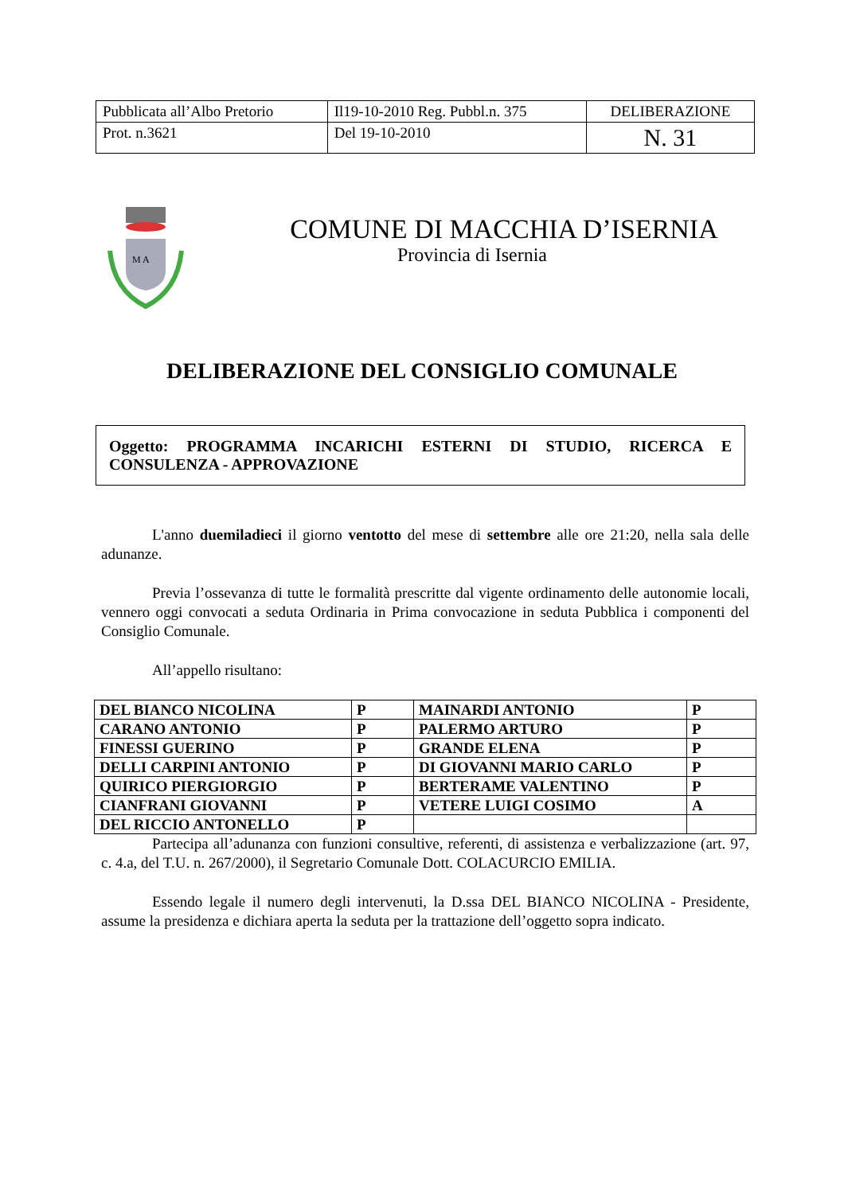| Pubblicata all’Albo Pretorio | Il19-10-2010 Reg. Pubbl.n. 375 | DELIBERAZIONE |
| Prot. n.3621 | Del 19-10-2010 | N. 31 |
M A
COMUNE DI MACCHIA D’ISERNIA
Provincia di Isernia
DELIBERAZIONE DEL CONSIGLIO COMUNALE
Oggetto: PROGRAMMA INCARICHI ESTERNI DI STUDIO, RICERCA E CONSULENZA - APPROVAZIONE
L'anno duemiladieci il giorno ventotto del mese di settembre alle ore 21:20, nella sala delle adunanze.
Previa l’ossevanza di tutte le formalità prescritte dal vigente ordinamento delle autonomie locali, vennero oggi convocati a seduta Ordinaria in Prima convocazione in seduta Pubblica i componenti del Consiglio Comunale.
All’appello risultano:
| DEL BIANCO NICOLINA | P | MAINARDI ANTONIO | P |
| CARANO ANTONIO | P | PALERMO ARTURO | P |
| FINESSI GUERINO | P | GRANDE ELENA | P |
| DELLI CARPINI ANTONIO | P | DI GIOVANNI MARIO CARLO | P |
| QUIRICO PIERGIORGIO | P | BERTERAME VALENTINO | P |
| CIANFRANI GIOVANNI | P | VETERE LUIGI COSIMO | A |
| DEL RICCIO ANTONELLO | P | | |
Partecipa all’adunanza con funzioni consultive, referenti, di assistenza e verbalizzazione (art. 97, c. 4.a, del T.U. n. 267/2000), il Segretario Comunale Dott. COLACURCIO EMILIA.
Essendo legale il numero degli intervenuti, la D.ssa DEL BIANCO NICOLINA - Presidente, assume la presidenza e dichiara aperta la seduta per la trattazione dell’oggetto sopra indicato.